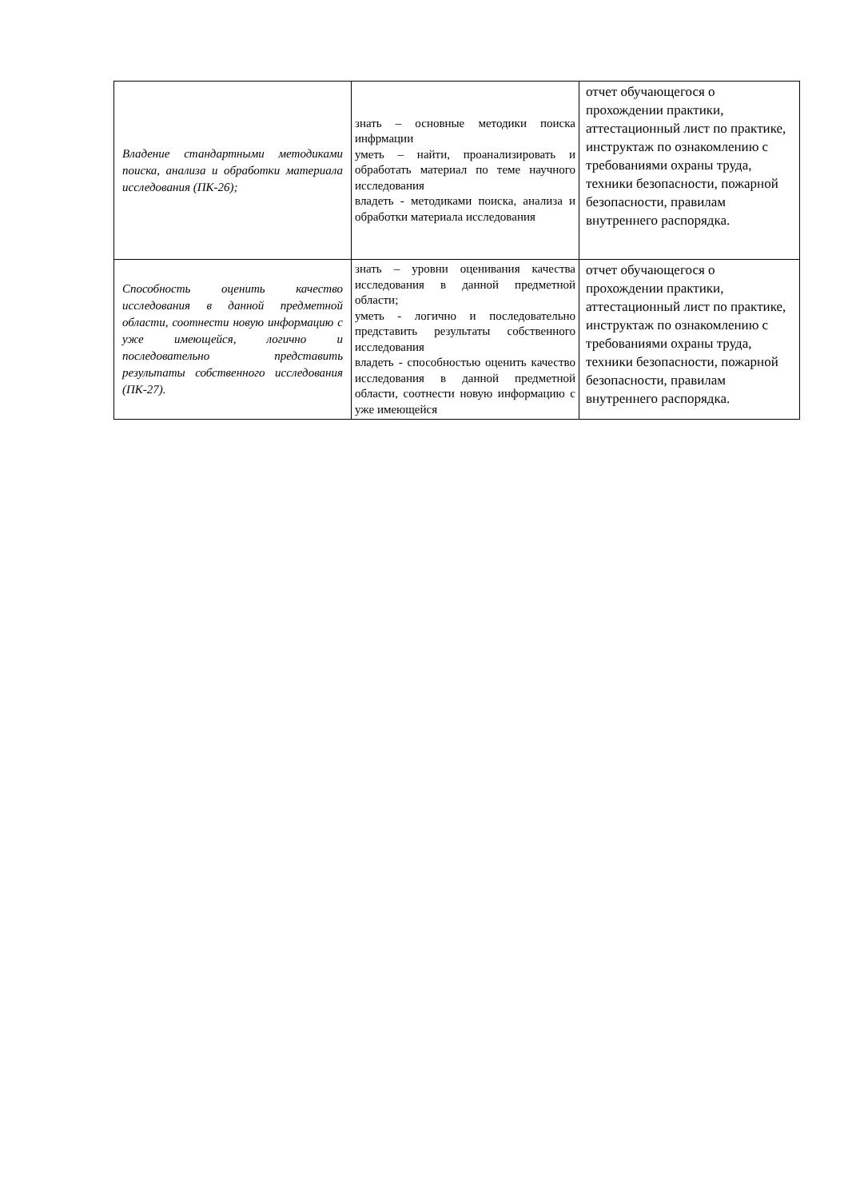| Владение стандартными методиками поиска, анализа и обработки материала исследования (ПК-26); | знать – основные методики поиска инфрмации уметь – найти, проанализировать и обработать материал по теме научного исследования владеть - методиками поиска, анализа и обработки материала исследования | отчет обучающегося о прохождении практики, аттестационный лист по практике, инструктаж по ознакомлению с требованиями охраны труда, техники безопасности, пожарной безопасности, правилам внутреннего распорядка. |
| Способность оценить качество исследования в данной предметной области, соотнести новую информацию с уже имеющейся, логично и последовательно представить результаты собственного исследования (ПК-27). | знать – уровни оценивания качества исследования в данной предметной области; уметь - логично и последовательно представить результаты собственного исследования владеть - способностью оценить качество исследования в данной предметной области, соотнести новую информацию с уже имеющейся | отчет обучающегося о прохождении практики, аттестационный лист по практике, инструктаж по ознакомлению с требованиями охраны труда, техники безопасности, пожарной безопасности, правилам внутреннего распорядка. |